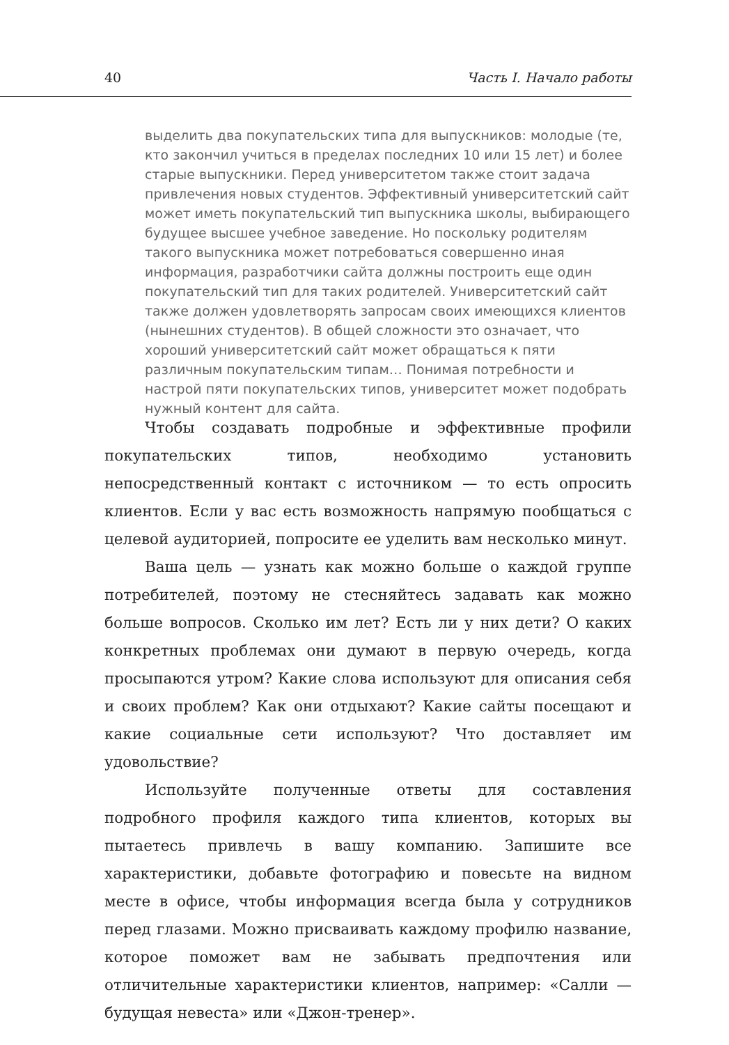40 Часть I. Начало работы
выделить два покупательских типа для выпускников: молодые (те, кто закончил учиться в пределах последних 10 или 15 лет) и более старые выпускники. Перед университетом также стоит задача привлечения новых студентов. Эффективный университетский сайт может иметь покупательский тип выпускника школы, выбирающего будущее высшее учебное заведение. Но поскольку родителям такого выпускника может потребоваться совершенно иная информация, разработчики сайта должны построить еще один покупательский тип для таких родителей. Университетский сайт также должен удовлетворять запросам своих имеющихся клиентов (нынешних студентов). В общей сложности это означает, что хороший университетский сайт может обращаться к пяти различным покупательским типам… Понимая потребности и настрой пяти покупательских типов, университет может подобрать нужный контент для сайта.
Чтобы создавать подробные и эффективные профили покупательских типов, необходимо установить непосредственный контакт с источником — то есть опросить клиентов. Если у вас есть возможность напрямую пообщаться с целевой аудиторией, попросите ее уделить вам несколько минут.
Ваша цель — узнать как можно больше о каждой группе потребителей, поэтому не стесняйтесь задавать как можно больше вопросов. Сколько им лет? Есть ли у них дети? О каких конкретных проблемах они думают в первую очередь, когда просыпаются утром? Какие слова используют для описания себя и своих проблем? Как они отдыхают? Какие сайты посещают и какие социальные сети используют? Что доставляет им удовольствие?
Используйте полученные ответы для составления подробного профиля каждого типа клиентов, которых вы пытаетесь привлечь в вашу компанию. Запишите все характеристики, добавьте фотографию и повесьте на видном месте в офисе, чтобы информация всегда была у сотрудников перед глазами. Можно присваивать каждому профилю название, которое поможет вам не забывать предпочтения или отличительные характеристики клиентов, например: «Салли — будущая невеста» или «Джон-тренер».